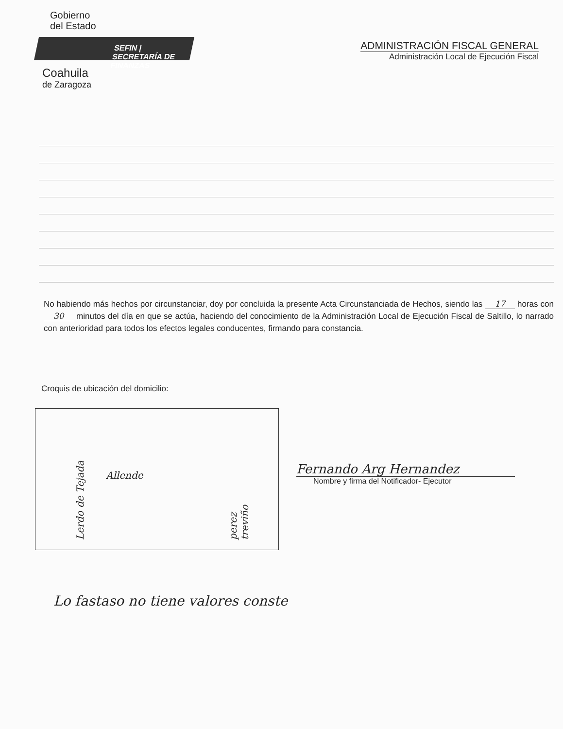Gobierno
del Estado
SEFIN | SECRETARÍA DE FINANZAS
Coahuila
de Zaragoza
ADMINISTRACIÓN FISCAL GENERAL
Administración Local de Ejecución Fiscal
No habiendo más hechos por circunstanciar, doy por concluida la presente Acta Circunstanciada de Hechos, siendo las 17 horas con 30 minutos del día en que se actúa, haciendo del conocimiento de la Administración Local de Ejecución Fiscal de Saltillo, lo narrado con anterioridad para todos los efectos legales conducentes, firmando para constancia.
Croquis de ubicación del domicilio:
Allende
Lerdo de Tejada perez treviño
Fernando Arg Hernandez
Nombre y firma del Notificador- Ejecutor
Lo fastaso no tiene valores conste